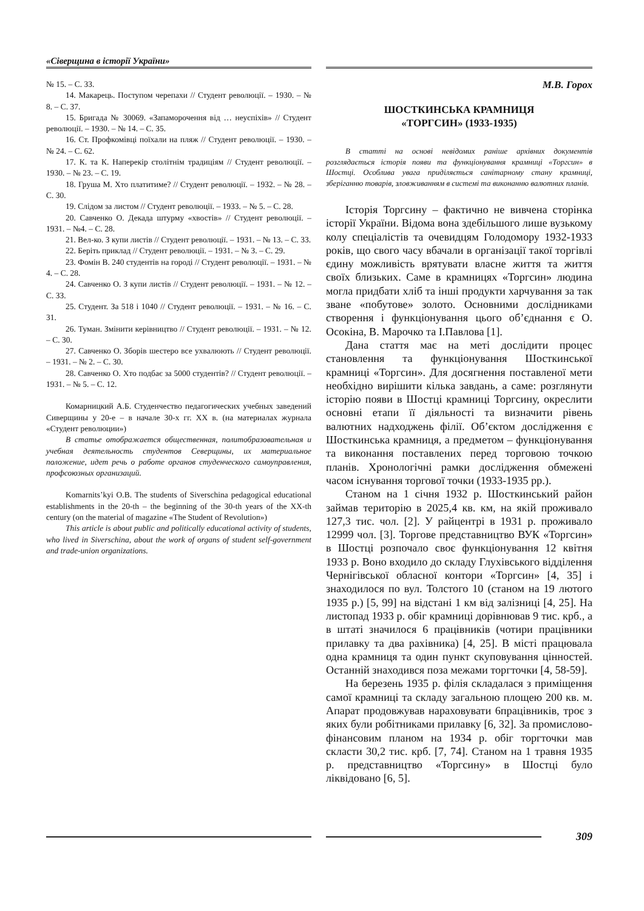«Сіверщина в історії України»
№ 15. – С. 33.
14. Макарець. Поступом черепахи // Студент революції. – 1930. – № 8. – С. 37.
15. Бригада № 30069. «Запаморочення від … неуспіхів» // Студент революції. – 1930. – № 14. – С. 35.
16. Ст. Профкомівці поїхали на пляж // Студент революції. – 1930. – № 24. – С. 62.
17. К. та К. Наперекір столітнім традиціям // Студент революції. – 1930. – № 23. – С. 19.
18. Груша М. Хто платитиме? // Студент революції. – 1932. – № 28. – С. 30.
19. Слідом за листом // Студент революції. – 1933. – № 5. – С. 28.
20. Савченко О. Декада штурму «хвостів» // Студент революції. – 1931. – №4. – С. 28.
21. Вел-ко. З купи листів // Студент революції. – 1931. – № 13. – С. 33.
22. Беріть приклад // Студент революції. – 1931. – № 3. – С. 29.
23. Фомін В. 240 студентів на городі // Студент революції. – 1931. – № 4. – С. 28.
24. Савченко О. З купи листів // Студент революції. – 1931. – № 12. – С. 33.
25. Студент. За 518 і 1040 // Студент революції. – 1931. – № 16. – С. 31.
26. Туман. Змінити керівництво // Студент революції. – 1931. – № 12. – С. 30.
27. Савченко О. Зборів шестеро все ухвалюють // Студент революції. – 1931. – № 2. – С. 30.
28. Савченко О. Хто подбає за 5000 студентів? // Студент революції. – 1931. – № 5. – С. 12.
Комарницкий А.Б. Студенчество педагогических учебных заведений Сиверщины у 20-е – в начале 30-х гг. ХХ в. (на материалах журнала «Студент революции»)
В статье отображается общественная, политобразовательная и учебная деятельность студентов Северщины, их материальное положение, идет речь о работе органов студенческого самоуправления, профсоюзных организаций.
Komarnits’kyi O.B. The students of Siverschina pedagogical educational establishments in the 20-th – the beginning of the 30-th years of the XX-th century (on the material of magazine «The Student of Revolution»)
This article is about public and politically educational activity of students, who lived in Siverschina, about the work of organs of student self-government and trade-union organizations.
М.В. Горох
ШОСТКИНСЬКА КРАМНИЦЯ
«ТОРГСИН» (1933-1935)
В статті на основі невідомих раніше архівних документів розглядається історія появи та функціонування крамниці «Торгсин» в Шостці. Особлива увага приділяється санітарному стану крамниці, зберіганню товарів, зловживанням в системі та виконанню валютних планів.
Історія Торгсину – фактично не вивчена сторінка історії України. Відома вона здебільшого лише вузькому колу спеціалістів та очевидцям Голодомору 1932-1933 років, що свого часу вбачали в організації такої торгівлі єдину можливість врятувати власне життя та життя своїх близьких. Саме в крамницях «Торгсин» людина могла придбати хліб та інші продукти харчування за так зване «побутове» золото. Основними дослідниками створення і функціонування цього об’єднання є О. Осокіна, В. Марочко та І.Павлова [1].
Дана стаття має на меті дослідити процес становлення та функціонування Шосткинської крамниці «Торгсин». Для досягнення поставленої мети необхідно вирішити кілька завдань, а саме: розглянути історію появи в Шостці крамниці Торгсину, окреслити основні етапи її діяльності та визначити рівень валютних надходжень філії. Об’єктом дослідження є Шосткинська крамниця, а предметом – функціонування та виконання поставлених перед торговою точкою планів. Хронологічні рамки дослідження обмежені часом існування торгової точки (1933-1935 рр.).
Станом на 1 січня 1932 р. Шосткинський район займав територію в 2025,4 кв. км, на якій проживало 127,3 тис. чол. [2]. У райцентрі в 1931 р. проживало 12999 чол. [3]. Торгове представництво ВУК «Торгсин» в Шостці розпочало своє функціонування 12 квітня 1933 р. Воно входило до складу Глухівського відділення Чернігівської обласної контори «Торгсин» [4, 35] і знаходилося по вул. Толстого 10 (станом на 19 лютого 1935 р.) [5, 99] на відстані 1 км від залізниці [4, 25]. На листопад 1933 р. обіг крамниці дорівнював 9 тис. крб., а в штаті значилося 6 працівників (чотири працівники прилавку та два рахівника) [4, 25]. В місті працювала одна крамниця та один пункт скуповування цінностей. Останній знаходився поза межами торгточки [4, 58-59].
На березень 1935 р. філія складалася з приміщення самої крамниці та складу загальною площею 200 кв. м. Апарат продовжував нараховувати 6працівників, троє з яких були робітниками прилавку [6, 32]. За промислово-фінансовим планом на 1934 р. обіг торгточки мав скласти 30,2 тис. крб. [7, 74]. Станом на 1 травня 1935 р. представництво «Торгсину» в Шостці було ліквідовано [6, 5].
309